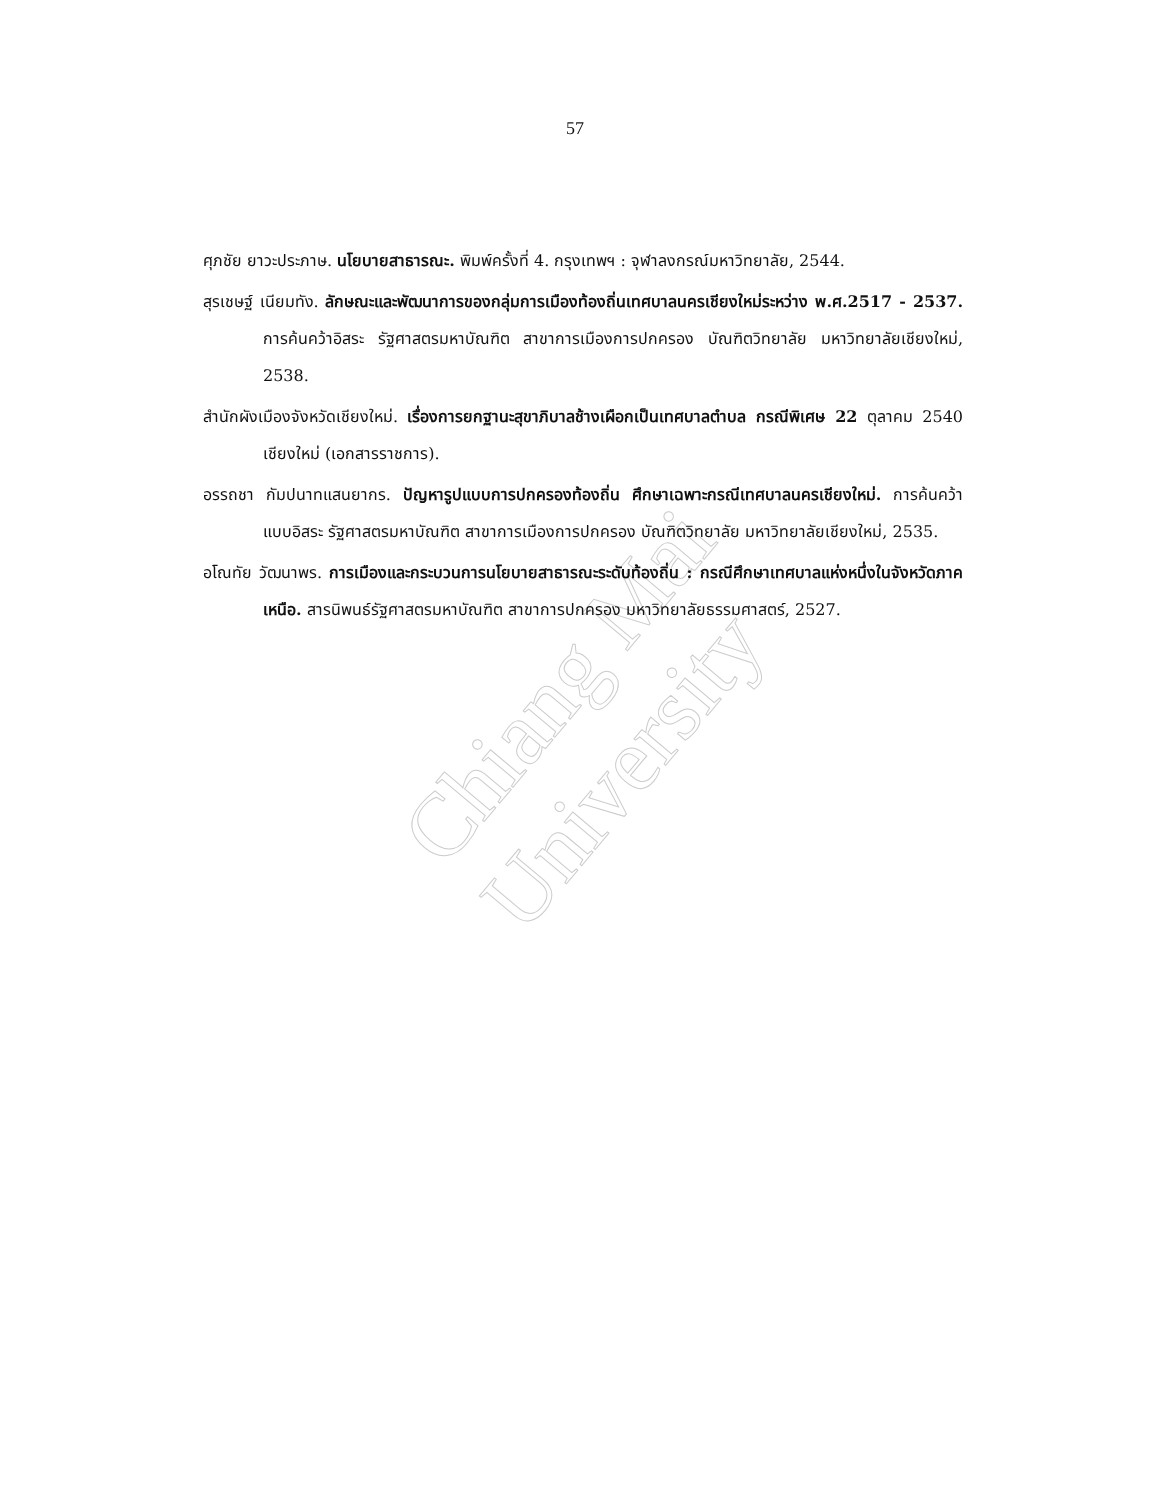Chiang Mai University
57
ศุภชัย ยาวะประภาษ. นโยบายสาธารณะ. พิมพ์ครั้งที่ 4. กรุงเทพฯ : จุฬาลงกรณ์มหาวิทยาลัย, 2544.
สุรเชษฐ์ เนียมทัง. ลักษณะและพัฒนาการของกลุ่มการเมืองท้องถิ่นเทศบาลนครเชียงใหม่ระหว่าง พ.ศ.2517 - 2537. การค้นคว้าอิสระ รัฐศาสตรมหาบัณฑิต สาขาการเมืองการปกครอง บัณฑิตวิทยาลัย มหาวิทยาลัยเชียงใหม่, 2538.
สำนักผังเมืองจังหวัดเชียงใหม่. เรื่องการยกฐานะสุขาภิบาลช้างเผือกเป็นเทศบาลตำบล กรณีพิเศษ 22 ตุลาคม 2540 เชียงใหม่ (เอกสารราชการ).
อรรถชา กัมปนาทแสนยากร. ปัญหารูปแบบการปกครองท้องถิ่น ศึกษาเฉพาะกรณีเทศบาลนครเชียงใหม่. การค้นคว้าแบบอิสระ รัฐศาสตรมหาบัณฑิต สาขาการเมืองการปกครอง บัณฑิตวิทยาลัย มหาวิทยาลัยเชียงใหม่, 2535.
อโณทัย วัฒนาพร. การเมืองและกระบวนการนโยบายสาธารณะระดับท้องถิ่น : กรณีศึกษาเทศบาลแห่งหนึ่งในจังหวัดภาคเหนือ. สารนิพนธ์รัฐศาสตรมหาบัณฑิต สาขาการปกครอง มหาวิทยาลัยธรรมศาสตร์, 2527.